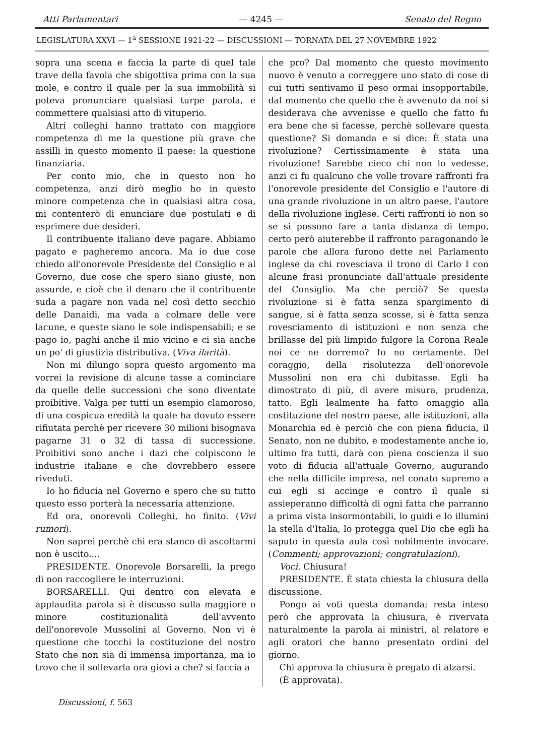Atti Parlamentari — 4245 — Senato del Regno
LEGISLATURA XXVI — 1<sup>a</sup> SESSIONE 1921-22 — DISCUSSIONI — TORNATA DEL 27 NOVEMBRE 1922
sopra una scena e faccia la parte di quel tale trave della favola che sbigottiva prima con la sua mole, e contro il quale per la sua immobilità si poteva pronunciare qualsiasi turpe parola, e commettere qualsiasi atto di vituperio.
Altri colleghi hanno trattato con maggiore competenza di me la questione più grave che assilli in questo momento il paese: la questione finanziaria.
Per conto mio, che in questo non ho competenza, anzi dirò meglio ho in questo minore competenza che in qualsiasi altra cosa, mi contenterò di enunciare due postulati e di esprimere due desideri.
Il contribuente italiano deve pagare. Abbiamo pagato e pagheremo ancora. Ma io due cose chiedo all'onorevole Presidente del Consiglio e al Governo, due cose che spero siano giuste, non assurde, e cioè che il denaro che il contribuente suda a pagare non vada nel così detto secchio delle Danaidi, ma vada a colmare delle vere lacune, e queste siano le sole indispensabili; e se pago io, paghi anche il mio vicino e ci sia anche un po' di giustizia distributiva. (Viva ilarità).
Non mi dilungo sopra questo argomento ma vorrei la revisione di alcune tasse a cominciare da quelle delle successioni che sono diventate proibitive. Valga per tutti un esempio clamoroso, di una cospicua eredità la quale ha dovuto essere rifiutata perchè per ricevere 30 milioni bisognava pagarne 31 o 32 di tassa di successione. Proibitivi sono anche i dazi che colpiscono le industrie italiane e che dovrebbero essere riveduti.
Io ho fiducia nel Governo e spero che su tutto questo esso porterà la necessaria attenzione.
Ed ora, onorevoli Colleghi, ho finito. (Vivi rumori).
Non saprei perchè chi era stanco di ascoltarmi non è uscito....
PRESIDENTE. Onorevole Borsarelli, la prego di non raccogliere le interruzioni.
BORSARELLI. Qui dentro con elevata e applaudita parola si è discusso sulla maggiore o minore costituzionalità dell'avvento dell'onorevole Mussolini al Governo. Non vi è questione che tocchi la costituzione del nostro Stato che non sia di immensa importanza, ma io trovo che il sollevarla ora giovi a che? si faccia a
che pro? Dal momento che questo movimento nuovo è venuto a correggere uno stato di cose di cui tutti sentivamo il peso ormai insopportabile, dal momento che quello che è avvenuto da noi si desiderava che avvenisse e quello che fatto fu era bene che si facesse, perchè sollevare questa questione? Si domanda e si dice: È stata una rivoluzione? Certissimamente è stata una rivoluzione! Sarebbe cieco chi non lo vedesse, anzi ci fu qualcuno che volle trovare raffronti fra l'onorevole presidente del Consiglio e l'autore di una grande rivoluzione in un altro paese, l'autore della rivoluzione inglese. Certi raffronti io non so se si possono fare a tanta distanza di tempo, certo però aiuterebbe il raffronto paragonando le parole che allora furono dette nel Parlamento inglese da chi rovesciava il trono di Carlo I con alcune frasi pronunciate dall'attuale presidente del Consiglio. Ma che perciò? Se questa rivoluzione si è fatta senza spargimento di sangue, si è fatta senza scosse, si è fatta senza rovesciamento di istituzioni e non senza che brillasse del più limpido fulgore la Corona Reale noi ce ne dorremo? Io no certamente. Del coraggio, della risolutezza dell'onorevole Mussolini non era chi dubitasse. Egli ha dimostrato di più, di avere misura, prudenza, tatto. Egli lealmente ha fatto omaggio alla costituzione del nostro paese, alle istituzioni, alla Monarchia ed è perciò che con piena fiducia, il Senato, non ne dubito, e modestamente anche io, ultimo fra tutti, darà con piena coscienza il suo voto di fiducia all'attuale Governo, augurando che nella difficile impresa, nel conato supremo a cui egli si accinge e contro il quale si assieperanno difficoltà di ogni fatta che parranno a prima vista insormontabili, lo guidi e lo illumini la stella d'Italia, lo protegga quel Dio che egli ha saputo in questa aula così nobilmente invocare. (Commenti; approvazioni; congratulazioni).
Voci. Chiusura!
PRESIDENTE. È stata chiesta la chiusura della discussione.
Pongo ai voti questa domanda; resta inteso però che approvata la chiusura, è rivervata naturalmente la parola ai ministri, al relatore e agli oratori che hanno presentato ordini del giorno.
Chi approva la chiusura è pregato di alzarsi.
(È approvata).
Discussioni, f. 563